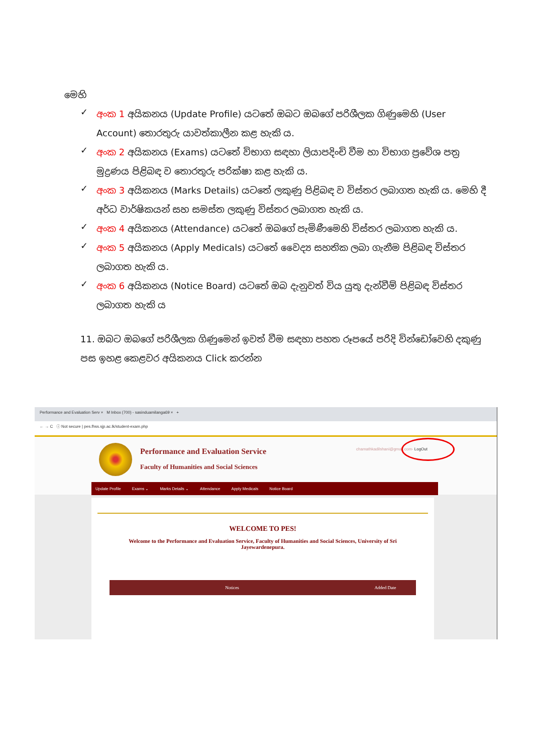මෙහි
✓ අංක 1 අයිකනය (Update Profile) යටතේ ඔබට ඔබගේ පරිශීලක ගිණුමෙහි (User Account) තොරතුරු යාවත්කාලීන කළ හැකි ය.
✓ අංක 2 අයිකනය (Exams) යටතේ විභාග සඳහා ලියාපදිංචි වීම හා විභාග ප්‍රවේශ පත්‍ර මුද්‍රණය පිළිබඳ ව තොරතුරු පරික්ෂා කළ හැකි ය.
✓ අංක 3 අයිකනය (Marks Details) යටතේ ලකුණු පිළිබඳ ව විස්තර ලබාගත හැකි ය. මෙහි දී අර්ධ වාර්ෂිකයන් සහ සමස්ත ලකුණු විස්තර ලබාගත හැකි ය.
✓ අංක 4 අයිකනය (Attendance) යටතේ ඔබගේ පැමිණීමෙහි විස්තර ලබාගත හැකි ය.
✓ අංක 5 අයිකනය (Apply Medicals) යටතේ වෛද්‍ය සහතික ලබා ගැනීම පිළිබඳ විස්තර ලබාගත හැකි ය.
✓ අංක 6 අයිකනය (Notice Board) යටතේ ඔබ දැනුවත් විය යුතු දැන්වීම් පිළිබඳ විස්තර ලබාගත හැකි ය
11. ඔබට ඔබගේ පරිශීලක ගිණුමෙන් ඉවත් වීම සඳහා පහත රූපයේ පරිදි වින්ඩෝවෙහි දකුණු පස ඉහළ කෙළවර අයිකනය Click කරන්න
Performance and Evaluation Serv × M Inbox (700) - sasinduamilanga69 × +
← → C ⓘ Not secure | pes.fhss.sjp.ac.lk/student-exam.php
Performance and Evaluation Service
Faculty of Humanities and Social Sciences
chamathkadilshani@gmail.com- LogOut
Update Profile Exams ⌄ Marks Details ⌄ Attendance Apply Medicals Notice Board
WELCOME TO PES!
Welcome to the Performance and Evaluation Service, Faculty of Humanities and Social Sciences, University of Sri Jayewardenepura.
Notices Added Date